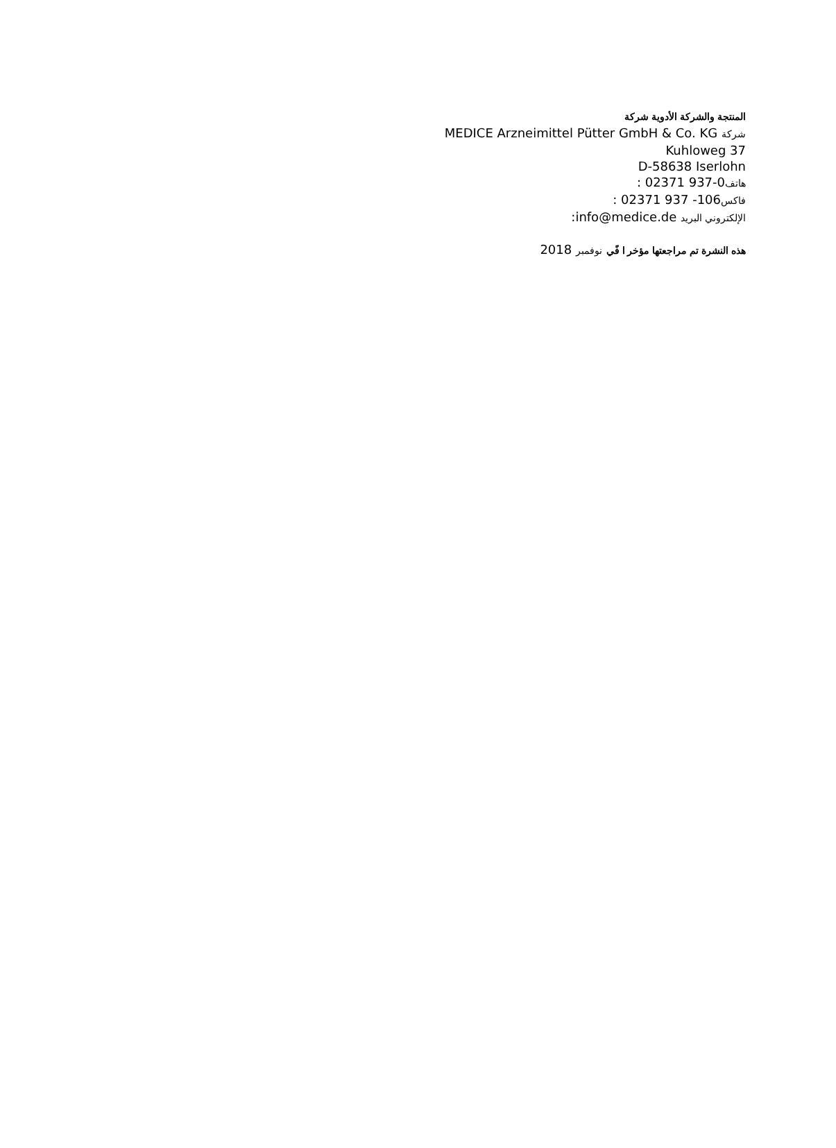المنتجة والشركة الأدوية شركة
شركة MEDICE Arzneimittel Pütter GmbH & Co. KG
Kuhloweg 37
D-58638 Iserlohn
هاتف: 02371 937-0
فاكس: 02371 937 -106
الإلكتروني البريد :info@medice.de
هذه النشرة تم مراجعتها مؤخر ا فًي نوفمبر 2018